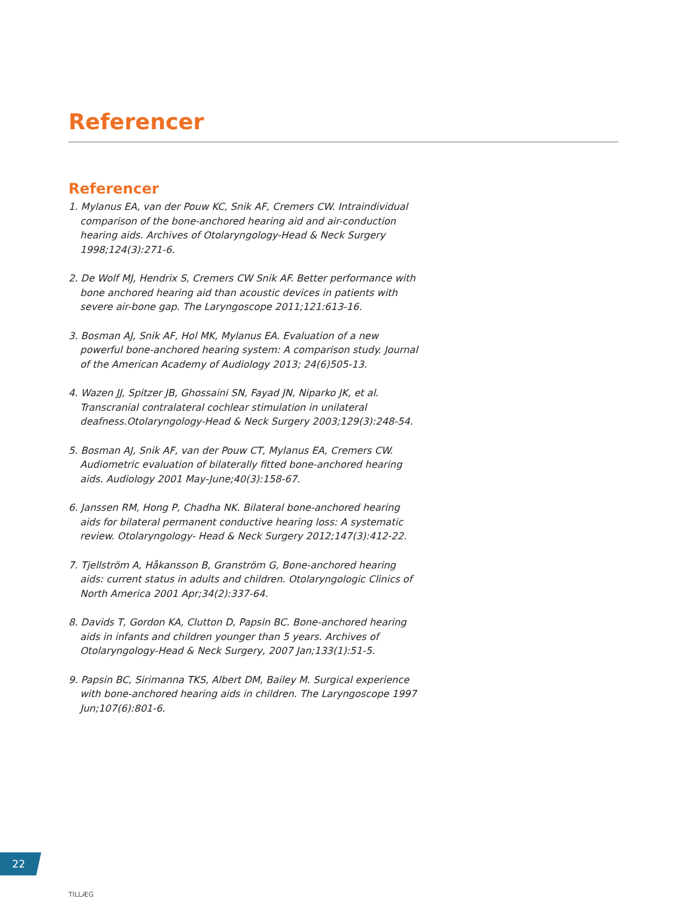Referencer
Referencer
1. Mylanus EA, van der Pouw KC, Snik AF, Cremers CW. Intraindividual comparison of the bone-anchored hearing aid and air-conduction hearing aids. Archives of Otolaryngology-Head & Neck Surgery 1998;124(3):271-6.
2. De Wolf MJ, Hendrix S, Cremers CW Snik AF. Better performance with bone anchored hearing aid than acoustic devices in patients with severe air-bone gap. The Laryngoscope 2011;121:613-16.
3. Bosman AJ, Snik AF, Hol MK, Mylanus EA. Evaluation of a new powerful bone-anchored hearing system: A comparison study. Journal of the American Academy of Audiology 2013; 24(6)505-13.
4. Wazen JJ, Spitzer JB, Ghossaini SN, Fayad JN, Niparko JK, et al. Transcranial contralateral cochlear stimulation in unilateral deafness.Otolaryngology-Head & Neck Surgery 2003;129(3):248-54.
5. Bosman AJ, Snik AF, van der Pouw CT, Mylanus EA, Cremers CW. Audiometric evaluation of bilaterally fitted bone-anchored hearing aids. Audiology 2001 May-June;40(3):158-67.
6. Janssen RM, Hong P, Chadha NK. Bilateral bone-anchored hearing aids for bilateral permanent conductive hearing loss: A systematic review. Otolaryngology- Head & Neck Surgery 2012;147(3):412-22.
7. Tjellström A, Håkansson B, Granström G, Bone-anchored hearing aids: current status in adults and children. Otolaryngologic Clinics of North America 2001 Apr;34(2):337-64.
8. Davids T, Gordon KA, Clutton D, Papsin BC. Bone-anchored hearing aids in infants and children younger than 5 years. Archives of Otolaryngology-Head & Neck Surgery, 2007 Jan;133(1):51-5.
9. Papsin BC, Sirimanna TKS, Albert DM, Bailey M. Surgical experience with bone-anchored hearing aids in children. The Laryngoscope 1997 Jun;107(6):801-6.
22
TILLÆG